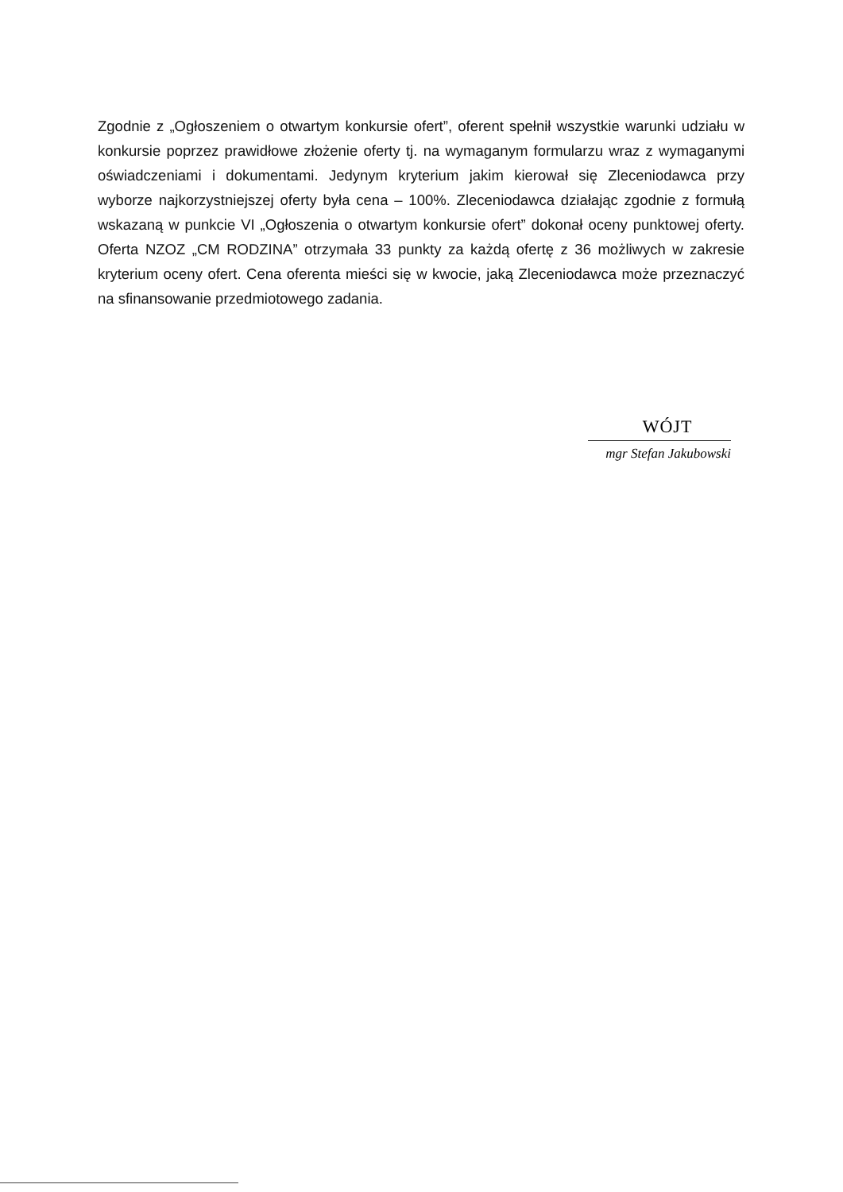Zgodnie z „Ogłoszeniem o otwartym konkursie ofert”, oferent spełnił wszystkie warunki udziału w konkursie poprzez prawidłowe złożenie oferty tj. na wymaganym formularzu wraz z wymaganymi oświadczeniami i dokumentami. Jedynym kryterium jakim kierował się Zleceniodawca przy wyborze najkorzystniejszej oferty była cena – 100%. Zleceniodawca działając zgodnie z formułą wskazaną w punkcie VI „Ogłoszenia o otwartym konkursie ofert” dokonał oceny punktowej oferty. Oferta NZOZ „CM RODZINA” otrzymała 33 punkty za każdą ofertę z 36 możliwych w zakresie kryterium oceny ofert. Cena oferenta mieści się w kwocie, jaką Zleceniodawca może przeznaczyć na sfinansowanie przedmiotowego zadania.
WÓJT
mgr Stefan Jakubowski